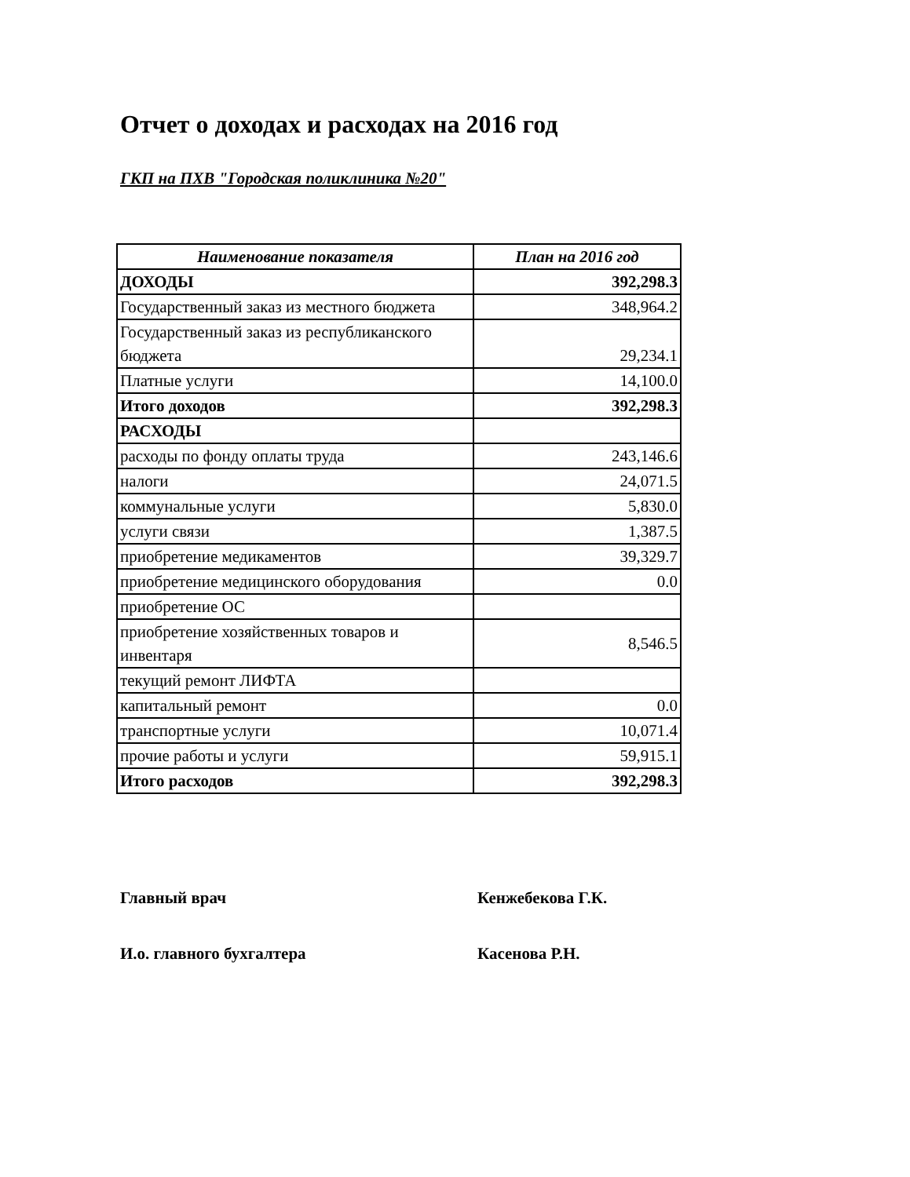Отчет о доходах и расходах на 2016 год
ГКП на ПХВ "Городская поликлиника №20"
| Наименование показателя | План на 2016 год |
| --- | --- |
| ДОХОДЫ | 392,298.3 |
| Государственный заказ из местного бюджета | 348,964.2 |
| Государственный заказ из республиканского бюджета | 29,234.1 |
| Платные услуги | 14,100.0 |
| Итого доходов | 392,298.3 |
| РАСХОДЫ | |
| расходы по фонду оплаты труда | 243,146.6 |
| налоги | 24,071.5 |
| коммунальные услуги | 5,830.0 |
| услуги связи | 1,387.5 |
| приобретение медикаментов | 39,329.7 |
| приобретение медицинского оборудования | 0.0 |
| приобретение ОС | |
| приобретение хозяйственных товаров и инвентаря | 8,546.5 |
| текущий ремонт ЛИФТА | |
| капитальный ремонт | 0.0 |
| транспортные услуги | 10,071.4 |
| прочие работы и услуги | 59,915.1 |
| Итого расходов | 392,298.3 |
Главный врач Кенжебекова Г.К.
И.о. главного бухгалтера Касенова Р.Н.